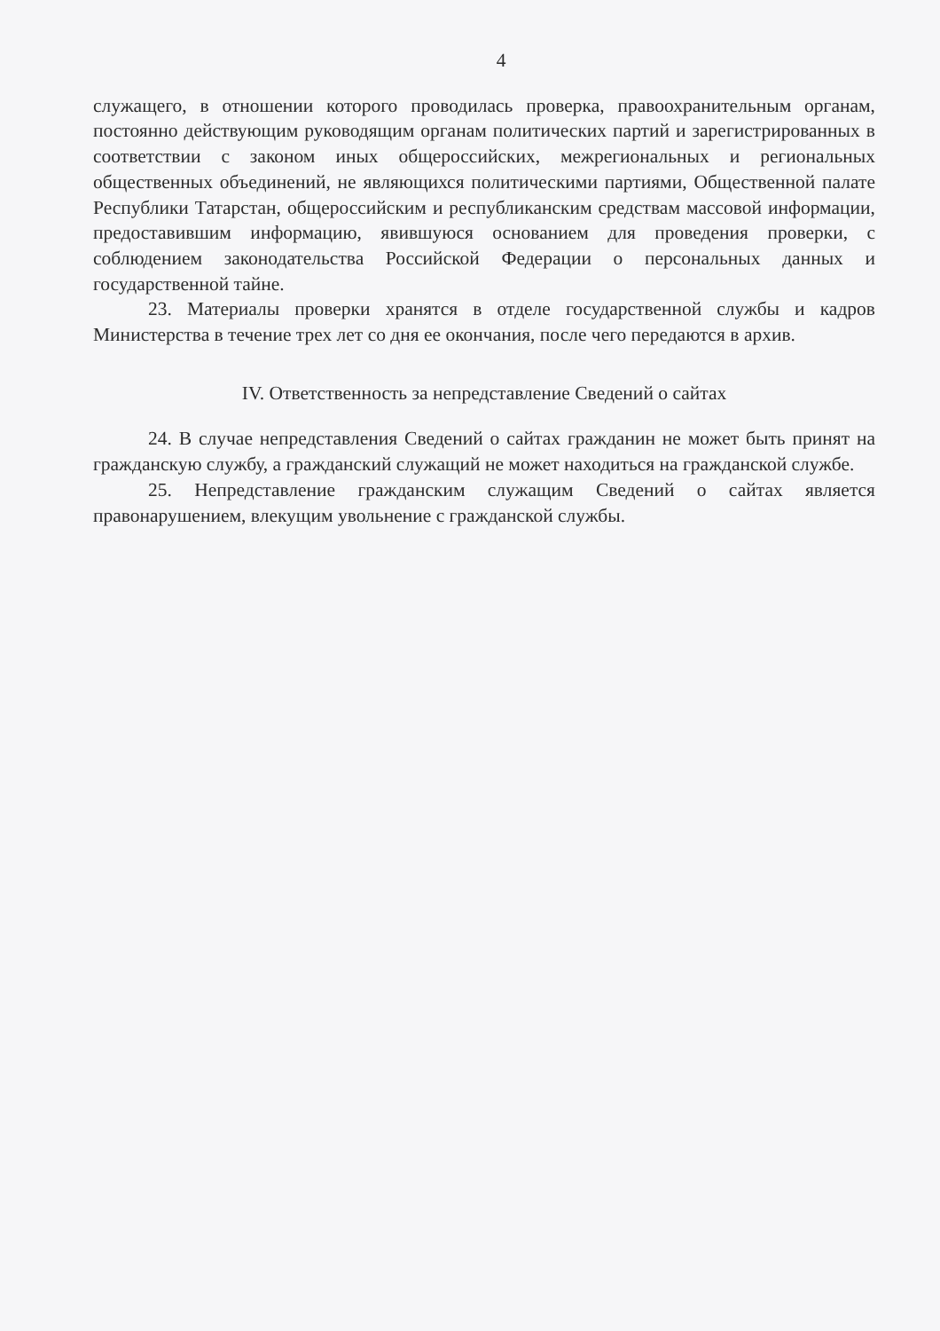4
служащего, в отношении которого проводилась проверка, правоохранительным органам, постоянно действующим руководящим органам политических партий и зарегистрированных в соответствии с законом иных общероссийских, межрегиональных и региональных общественных объединений, не являющихся политическими партиями, Общественной палате Республики Татарстан, общероссийским и республиканским средствам массовой информации, предоставившим информацию, явившуюся основанием для проведения проверки, с соблюдением законодательства Российской Федерации о персональных данных и государственной тайне.
23. Материалы проверки хранятся в отделе государственной службы и кадров Министерства в течение трех лет со дня ее окончания, после чего передаются в архив.
IV. Ответственность за непредставление Сведений о сайтах
24. В случае непредставления Сведений о сайтах гражданин не может быть принят на гражданскую службу, а гражданский служащий не может находиться на гражданской службе.
25. Непредставление гражданским служащим Сведений о сайтах является правонарушением, влекущим увольнение с гражданской службы.